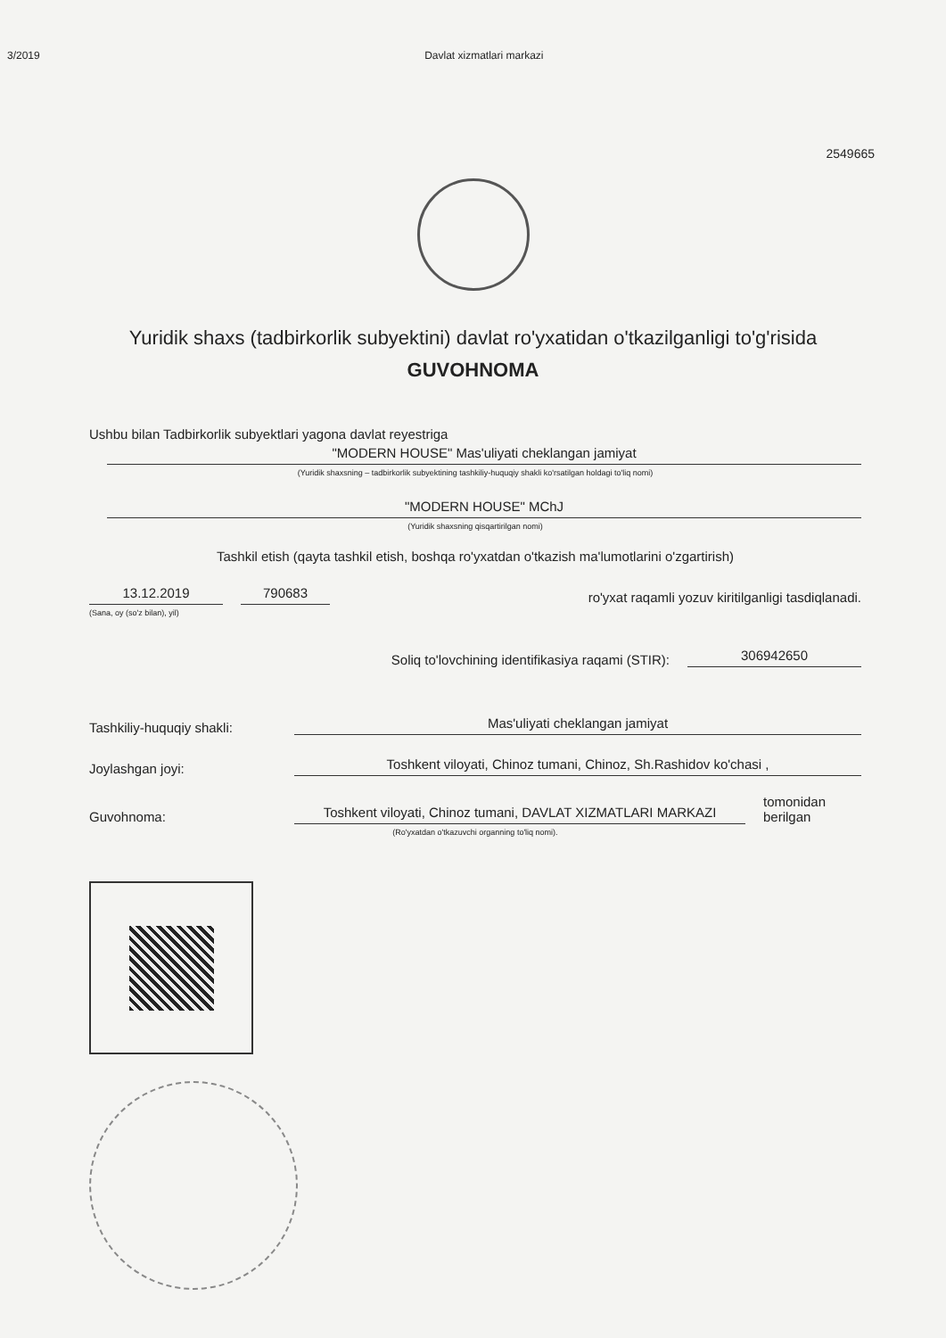3/2019 Davlat xizmatlari markazi
2549665
Yuridik shaxs (tadbirkorlik subyektini) davlat ro'yxatidan o'tkazilganligi to'g'risida
GUVOHNOMA
Ushbu bilan Tadbirkorlik subyektlari yagona davlat reyestriga
"MODERN HOUSE" Mas'uliyati cheklangan jamiyat
(Yuridik shaxsning – tadbirkorlik subyektining tashkiliy-huquqiy shakli ko'rsatilgan holdagi to'liq nomi)
"MODERN HOUSE" MChJ
(Yuridik shaxsning qisqartirilgan nomi)
Tashkil etish (qayta tashkil etish, boshqa ro'yxatdan o'tkazish ma'lumotlarini o'zgartirish)
13.12.2019 790683 ro'yxat raqamli yozuv kiritilganligi tasdiqlanadi.
(Sana, oy (so'z bilan), yil)
Soliq to'lovchining identifikasiya raqami (STIR): 306942650
Tashkiliy-huquqiy shakli: Mas'uliyati cheklangan jamiyat
Joylashgan joyi: Toshkent viloyati, Chinoz tumani, Chinoz, Sh.Rashidov ko'chasi ,
Guvohnoma: Toshkent viloyati, Chinoz tumani, DAVLAT XIZMATLARI MARKAZI tomonidan berilgan
(Ro'yxatdan o'tkazuvchi organning to'liq nomi).